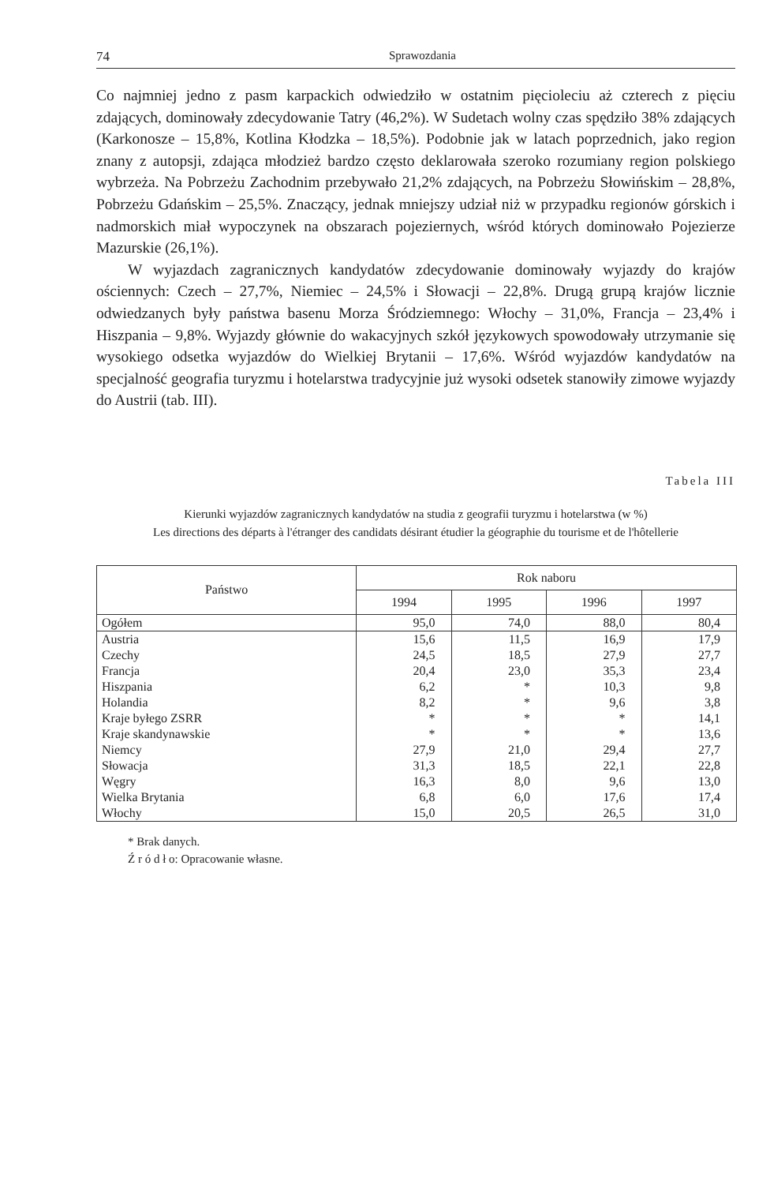74 Sprawozdania
Co najmniej jedno z pasm karpackich odwiedziło w ostatnim pięcioleciu aż czterech z pięciu zdających, dominowały zdecydowanie Tatry (46,2%). W Sudetach wolny czas spędziło 38% zdających (Karkonosze – 15,8%, Kotlina Kłodzka – 18,5%). Podobnie jak w latach poprzednich, jako region znany z autopsji, zdająca młodzież bardzo często deklarowała szeroko rozumiany region polskiego wybrzeża. Na Pobrzeżu Zachodnim przebywało 21,2% zdających, na Pobrzeżu Słowińskim – 28,8%, Pobrzeżu Gdańskim – 25,5%. Znaczący, jednak mniejszy udział niż w przypadku regionów górskich i nadmorskich miał wypoczynek na obszarach pojeziernych, wśród których dominowało Pojezierze Mazurskie (26,1%).
W wyjazdach zagranicznych kandydatów zdecydowanie dominowały wyjazdy do krajów ościennych: Czech – 27,7%, Niemiec – 24,5% i Słowacji – 22,8%. Drugą grupą krajów licznie odwiedzanych były państwa basenu Morza Śródziemnego: Włochy – 31,0%, Francja – 23,4% i Hiszpania – 9,8%. Wyjazdy głównie do wakacyjnych szkół językowych spowodowały utrzymanie się wysokiego odsetka wyjazdów do Wielkiej Brytanii – 17,6%. Wśród wyjazdów kandydatów na specjalność geografia turyzmu i hotelarstwa tradycyjnie już wysoki odsetek stanowiły zimowe wyjazdy do Austrii (tab. III).
Tabela III
Kierunki wyjazdów zagranicznych kandydatów na studia z geografii turyzmu i hotelarstwa (w %)
Les directions des départs à l'étranger des candidats désirant étudier la géographie du tourisme et de l'hôtellerie
| Państwo | Rok naboru | | | |
| --- | --- | --- | --- | --- |
| | 1994 | 1995 | 1996 | 1997 |
| Ogółem | 95,0 | 74,0 | 88,0 | 80,4 |
| Austria | 15,6 | 11,5 | 16,9 | 17,9 |
| Czechy | 24,5 | 18,5 | 27,9 | 27,7 |
| Francja | 20,4 | 23,0 | 35,3 | 23,4 |
| Hiszpania | 6,2 | * | 10,3 | 9,8 |
| Holandia | 8,2 | * | 9,6 | 3,8 |
| Kraje byłego ZSRR | * | * | * | 14,1 |
| Kraje skandynawskie | * | * | * | 13,6 |
| Niemcy | 27,9 | 21,0 | 29,4 | 27,7 |
| Słowacja | 31,3 | 18,5 | 22,1 | 22,8 |
| Węgry | 16,3 | 8,0 | 9,6 | 13,0 |
| Wielka Brytania | 6,8 | 6,0 | 17,6 | 17,4 |
| Włochy | 15,0 | 20,5 | 26,5 | 31,0 |
* Brak danych.
Ź r ó d ł o: Opracowanie własne.